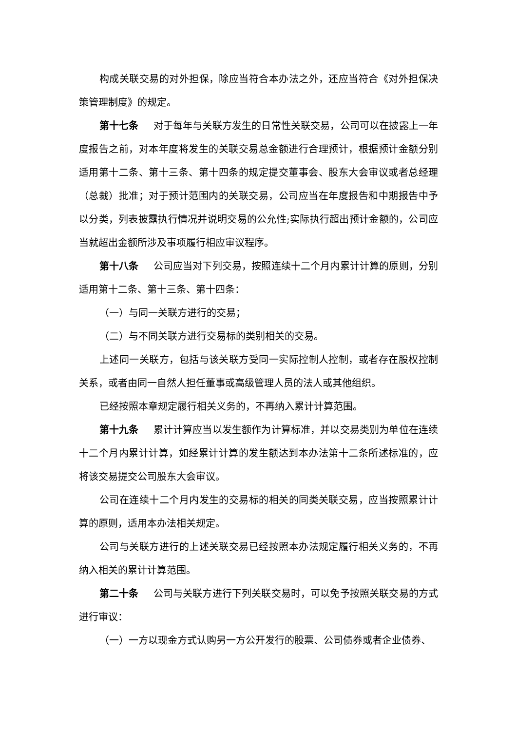构成关联交易的对外担保，除应当符合本办法之外，还应当符合《对外担保决策管理制度》的规定。
第十七条 对于每年与关联方发生的日常性关联交易，公司可以在披露上一年度报告之前，对本年度将发生的关联交易总金额进行合理预计，根据预计金额分别适用第十二条、第十三条、第十四条的规定提交董事会、股东大会审议或者总经理（总裁）批准；对于预计范围内的关联交易，公司应当在年度报告和中期报告中予以分类，列表披露执行情况并说明交易的公允性;实际执行超出预计金额的，公司应当就超出金额所涉及事项履行相应审议程序。
第十八条 公司应当对下列交易，按照连续十二个月内累计计算的原则，分别适用第十二条、第十三条、第十四条：
（一）与同一关联方进行的交易；
（二）与不同关联方进行交易标的类别相关的交易。
上述同一关联方，包括与该关联方受同一实际控制人控制，或者存在股权控制关系，或者由同一自然人担任董事或高级管理人员的法人或其他组织。
已经按照本章规定履行相关义务的，不再纳入累计计算范围。
第十九条 累计计算应当以发生额作为计算标准，并以交易类别为单位在连续十二个月内累计计算，如经累计计算的发生额达到本办法第十二条所述标准的，应将该交易提交公司股东大会审议。
公司在连续十二个月内发生的交易标的相关的同类关联交易，应当按照累计计算的原则，适用本办法相关规定。
公司与关联方进行的上述关联交易已经按照本办法规定履行相关义务的，不再纳入相关的累计计算范围。
第二十条 公司与关联方进行下列关联交易时，可以免予按照关联交易的方式进行审议：
（一）一方以现金方式认购另一方公开发行的股票、公司债券或者企业债券、